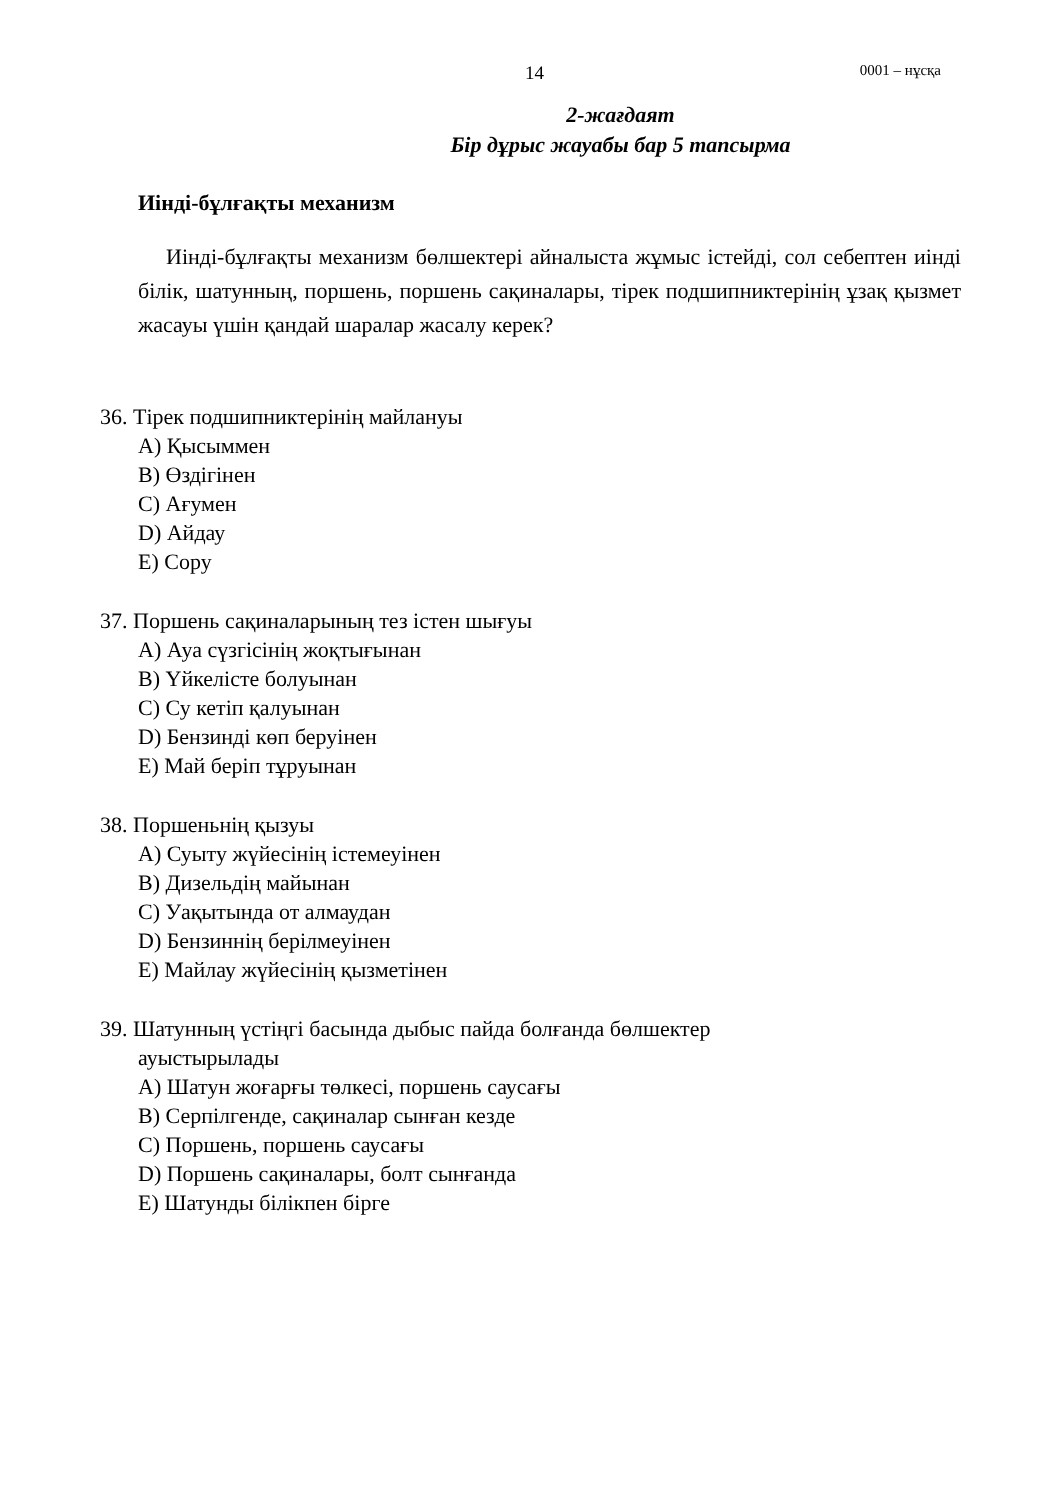14 0001 – нұсқа
2-жағдаят
Бір дұрыс жауабы бар 5 тапсырма
Иінді-бұлғақты механизм
Иінді-бұлғақты механизм бөлшектері айналыста жұмыс істейді, сол себептен иінді білік, шатунның, поршень, поршень сақиналары, тірек подшипниктерінің ұзақ қызмет жасауы үшін қандай шаралар жасалу керек?
36. Тірек подшипниктерінің майлануы
A) Қысыммен
B) Өздігінен
C) Ағумен
D) Айдау
E) Сору
37. Поршень сақиналарының тез істен шығуы
A) Ауа сүзгісінің жоқтығынан
B) Үйкелісте болуынан
C) Су кетіп қалуынан
D) Бензинді көп беруінен
E) Май беріп тұруынан
38. Поршеньнің қызуы
A) Суыту жүйесінің істемеуінен
B) Дизельдің майынан
C) Уақытында от алмаудан
D) Бензиннің берілмеуінен
E) Майлау жүйесінің қызметінен
39. Шатунның үстіңгі басында дыбыс пайда болғанда бөлшектер
ауыстырылады
A) Шатун жоғарғы төлкесі, поршень саусағы
B) Серпілгенде, сақиналар сынған кезде
C) Поршень, поршень саусағы
D) Поршень сақиналары, болт сынғанда
E) Шатунды білікпен бірге